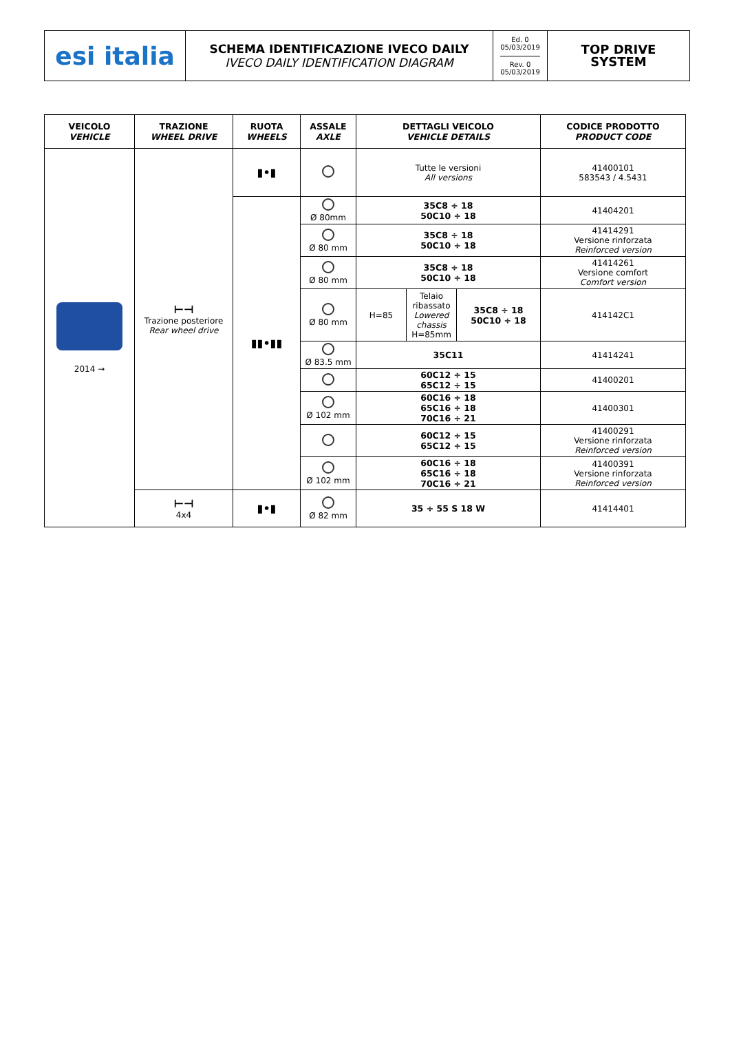esi italia
SCHEMA IDENTIFICAZIONE IVECO DAILY
IVECO DAILY IDENTIFICATION DIAGRAM
Ed. 0
05/03/2019
Rev. 0
05/03/2019
TOP DRIVE
SYSTEM
| VEICOLO VEHICLE | TRAZIONE WHEEL DRIVE | RUOTA WHEELS | ASSALE AXLE | DETTAGLI VEICOLO VEHICLE DETAILS | | | CODICE PRODOTTO PRODUCT CODE |
| --- | --- | --- | --- | --- | --- | --- | --- |
| 2014 → | ⊢⊣ Trazione posteriore Rear wheel drive | ▮•▮ | | Tutte le versioni All versions | | | 41400101 583543 / 4.5431 |
| | | ▮▮•▮▮ | Ø 80mm | 35C8 ÷ 18 50C10 ÷ 18 | | | 41404201 |
| | | | Ø 80 mm | 35C8 ÷ 18 50C10 ÷ 18 | | | 41414291 Versione rinforzata Reinforced version |
| | | | Ø 80 mm | 35C8 ÷ 18 50C10 ÷ 18 | | | 41414261 Versione comfort Comfort version |
| | | | Ø 80 mm | H=85 | Telaio ribassato Lowered chassis H=85mm | 35C8 ÷ 18 50C10 ÷ 18 | 414142C1 |
| | | | Ø 83.5 mm | 35C11 | | | 41414241 |
| | | | | 60C12 ÷ 15 65C12 ÷ 15 | | | 41400201 |
| | | | Ø 102 mm | 60C16 ÷ 18 65C16 ÷ 18 70C16 ÷ 21 | | | 41400301 |
| | | | | 60C12 ÷ 15 65C12 ÷ 15 | | | 41400291 Versione rinforzata Reinforced version |
| | | | Ø 102 mm | 60C16 ÷ 18 65C16 ÷ 18 70C16 ÷ 21 | | | 41400391 Versione rinforzata Reinforced version |
| | ⊢⊣ 4x4 | ▮•▮ | Ø 82 mm | 35 ÷ 55 S 18 W | | | 41414401 |